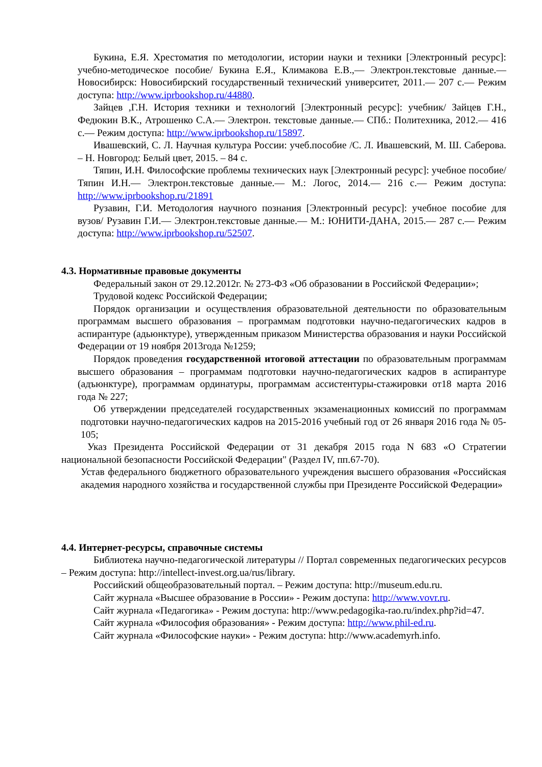Букина, Е.Я. Хрестоматия по методологии, истории науки и техники [Электронный ресурс]: учебно-методическое пособие/ Букина Е.Я., Климакова Е.В.,— Электрон.текстовые данные.— Новосибирск: Новосибирский государственный технический университет, 2011.— 207 с.— Режим доступа: http://www.iprbookshop.ru/44880.
Зайцев ,Г.Н. История техники и технологий [Электронный ресурс]: учебник/ Зайцев Г.Н., Федюкин В.К., Атрошенко С.А.— Электрон. текстовые данные.— СПб.: Политехника, 2012.— 416 с.— Режим доступа: http://www.iprbookshop.ru/15897.
Ивашевский, С. Л. Научная культура России: учеб.пособие /С. Л. Ивашевский, М. Ш. Саберова. – Н. Новгород: Белый цвет, 2015. – 84 с.
Тяпин, И.Н. Философские проблемы технических наук [Электронный ресурс]: учебное пособие/ Тяпин И.Н.— Электрон.текстовые данные.— М.: Логос, 2014.— 216 с.— Режим доступа: http://www.iprbookshop.ru/21891
Рузавин, Г.И. Методология научного познания [Электронный ресурс]: учебное пособие для вузов/ Рузавин Г.И.— Электрон.текстовые данные.— М.: ЮНИТИ-ДАНА, 2015.— 287 с.— Режим доступа: http://www.iprbookshop.ru/52507.
4.3. Нормативные правовые документы
Федеральный закон от 29.12.2012г. № 273-ФЗ «Об образовании в Российской Федерации»;
Трудовой кодекс Российской Федерации;
Порядок организации и осуществления образовательной деятельности по образовательным программам высшего образования – программам подготовки научно-педагогических кадров в аспирантуре (адьюнктуре), утвержденным приказом Министерства образования и науки Российской Федерации от 19 ноября 2013года №1259;
Порядок проведения государственной итоговой аттестации по образовательным программам высшего образования – программам подготовки научно-педагогических кадров в аспирантуре (адъюнктуре), программам ординатуры, программам ассистентуры-стажировки от18 марта 2016 года № 227;
Об утверждении председателей государственных экзаменационных комиссий по программам подготовки научно-педагогических кадров на 2015-2016 учебный год от 26 января 2016 года № 05-105;
Указ Президента Российской Федерации от 31 декабря 2015 года N 683 «О Стратегии национальной безопасности Российской Федерации" (Раздел IV, пп.67-70).
Устав федерального бюджетного образовательного учреждения высшего образования «Российская академия народного хозяйства и государственной службы при Президенте Российской Федерации»
4.4. Интернет-ресурсы, справочные системы
Библиотека научно-педагогической литературы // Портал современных педагогических ресурсов – Режим доступа: http://intellect-invest.org.ua/rus/library.
Российский общеобразовательный портал. – Режим доступа: http://museum.edu.ru.
Сайт журнала «Высшее образование в России» - Режим доступа: http://www.vovr.ru.
Сайт журнала «Педагогика» - Режим доступа: http://www.pedagogika-rao.ru/index.php?id=47.
Сайт журнала «Философия образования» - Режим доступа: http://www.phil-ed.ru.
Сайт журнала «Философские науки» - Режим доступа: http://www.academyrh.info.